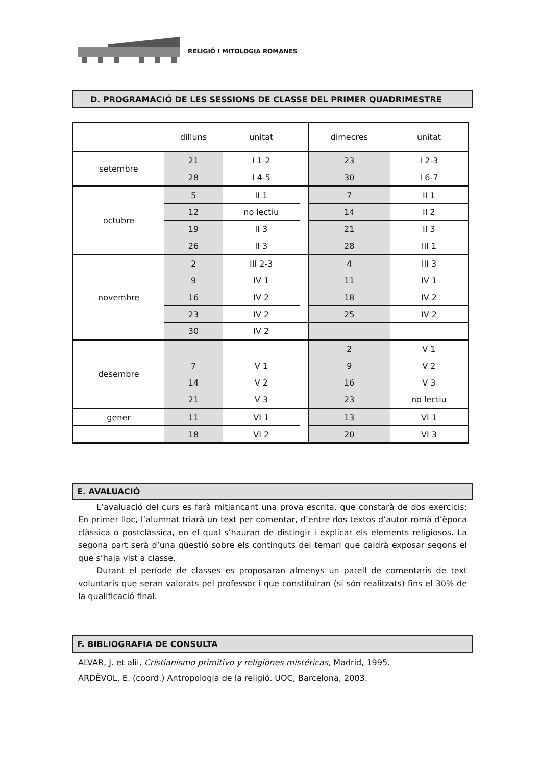RELIGIÓ I MITOLOGIA ROMANES
D. PROGRAMACIÓ DE LES SESSIONS DE CLASSE DEL PRIMER QUADRIMESTRE
| | dilluns | unitat | | dimecres | unitat |
| setembre | 21 | I 1-2 | | 23 | I 2-3 |
| | 28 | I 4-5 | | 30 | I 6-7 |
| octubre | 5 | II 1 | | 7 | II 1 |
| | 12 | no lectiu | | 14 | II 2 |
| | 19 | II 3 | | 21 | II 3 |
| | 26 | II 3 | | 28 | III 1 |
| novembre | 2 | III 2-3 | | 4 | III 3 |
| | 9 | IV 1 | | 11 | IV 1 |
| | 16 | IV 2 | | 18 | IV 2 |
| | 23 | IV 2 | | 25 | IV 2 |
| | 30 | IV 2 | | | |
| desembre | | | | 2 | V 1 |
| | 7 | V 1 | | 9 | V 2 |
| | 14 | V 2 | | 16 | V 3 |
| | 21 | V 3 | | 23 | no lectiu |
| gener | 11 | VI 1 | | 13 | VI 1 |
| | 18 | VI 2 | | 20 | VI 3 |
E. AVALUACIÓ
L’avaluació del curs es farà mitjançant una prova escrita, que constarà de dos exercicis: En primer lloc, l’alumnat triarà un text per comentar, d’entre dos textos d’autor romà d’època clàssica o postclàssica, en el qual s’hauran de distingir i explicar els elements religiosos. La segona part serà d’una qüestió sobre els continguts del temari que caldrà exposar segons el que s’haja vist a classe.
Durant el període de classes es proposaran almenys un parell de comentaris de text voluntaris que seran valorats pel professor i que constituiran (si són realitzats) fins el 30% de la qualificació final.
F. BIBLIOGRAFIA DE CONSULTA
ALVAR, J. et alii, Cristianismo primitivo y religiones mistéricas, Madrid, 1995.
ARDÈVOL, E. (coord.) Antropologia de la religió. UOC, Barcelona, 2003.